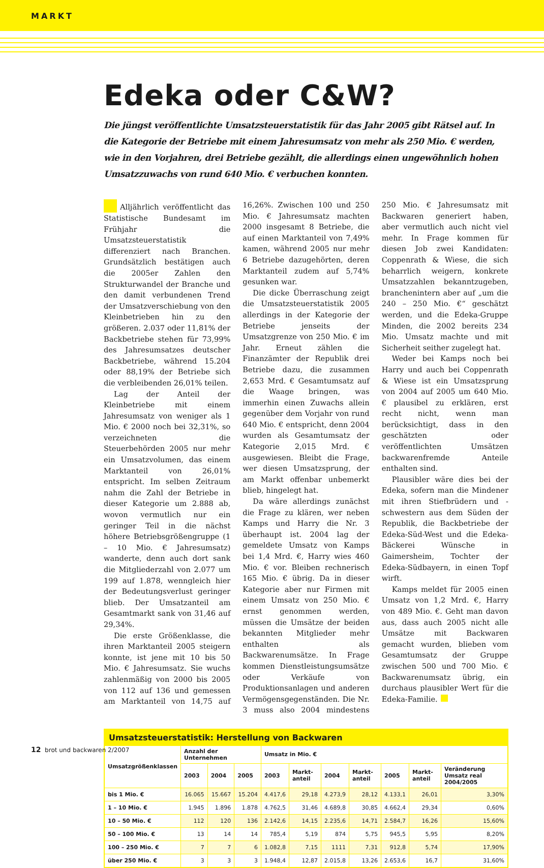MARKT
Edeka oder C&W?
Die jüngst veröffentlichte Umsatzsteuerstatistik für das Jahr 2005 gibt Rätsel auf. In die Kategorie der Betriebe mit einem Jahresumsatz von mehr als 250 Mio. € werden, wie in den Vorjahren, drei Betriebe gezählt, die allerdings einen ungewöhnlich hohen Umsatzzuwachs von rund 640 Mio. € verbuchen konnten.
Alljährlich veröffentlicht das Statistische Bundesamt im Frühjahr die Umsatzsteuerstatistik differenziert nach Branchen. Grundsätzlich bestätigen auch die 2005er Zahlen den Strukturwandel der Branche und den damit verbundenen Trend der Umsatzverschiebung von den Kleinbetrieben hin zu den größeren. 2.037 oder 11,81% der Backbetriebe stehen für 73,99% des Jahresumsatzes deutscher Backbetriebe, während 15.204 oder 88,19% der Betriebe sich die verbleibenden 26,01% teilen.
Lag der Anteil der Kleinbetriebe mit einem Jahresumsatz von weniger als 1 Mio. € 2000 noch bei 32,31%, so verzeichneten die Steuerbehörden 2005 nur mehr ein Umsatzvolumen, das einem Marktanteil von 26,01% entspricht. Im selben Zeitraum nahm die Zahl der Betriebe in dieser Kategorie um 2.888 ab, wovon vermutlich nur ein geringer Teil in die nächst höhere Betriebsgrößengruppe (1 – 10 Mio. € Jahresumsatz) wanderte, denn auch dort sank die Mitgliederzahl von 2.077 um 199 auf 1.878, wenngleich hier der Bedeutungsverlust geringer blieb. Der Umsatzanteil am Gesamtmarkt sank von 31,46 auf 29,34%.
Die erste Größenklasse, die ihren Marktanteil 2005 steigern konnte, ist jene mit 10 bis 50 Mio. € Jahresumsatz. Sie wuchs zahlenmäßig von 2000 bis 2005 von 112 auf 136 und gemessen am Marktanteil von 14,75 auf 16,26%. Zwischen 100 und 250 Mio. € Jahresumsatz machten 2000 insgesamt 8 Betriebe, die auf einen Marktanteil von 7,49% kamen, während 2005 nur mehr 6 Betriebe dazugehörten, deren Marktanteil zudem auf 5,74% gesunken war.
Die dicke Überraschung zeigt die Umsatzsteuerstatistik 2005 allerdings in der Kategorie der Betriebe jenseits der Umsatzgrenze von 250 Mio. € im Jahr. Erneut zählen die Finanzämter der Republik drei Betriebe dazu, die zusammen 2,653 Mrd. € Gesamtumsatz auf die Waage bringen, was immerhin einen Zuwachs allein gegenüber dem Vorjahr von rund 640 Mio. € entspricht, denn 2004 wurden als Gesamtumsatz der Kategorie 2,015 Mrd. € ausgewiesen. Bleibt die Frage, wer diesen Umsatzsprung, der am Markt offenbar unbemerkt blieb, hingelegt hat.
Da wäre allerdings zunächst die Frage zu klären, wer neben Kamps und Harry die Nr. 3 überhaupt ist. 2004 lag der gemeldete Umsatz von Kamps bei 1,4 Mrd. €, Harry wies 460 Mio. € vor. Bleiben rechnerisch 165 Mio. € übrig. Da in dieser Kategorie aber nur Firmen mit einem Umsatz von 250 Mio. € ernst genommen werden, müssen die Umsätze der beiden bekannten Mitglieder mehr enthalten als Backwarenumsätze. In Frage kommen Dienstleistungsumsätze oder Verkäufe von Produktionsanlagen und anderen Vermögensgegenständen. Die Nr. 3 muss also 2004 mindestens 250 Mio. € Jahresumsatz mit Backwaren generiert haben, aber vermutlich auch nicht viel mehr. In Frage kommen für diesen Job zwei Kandidaten: Coppenrath & Wiese, die sich beharrlich weigern, konkrete Umsatzzahlen bekanntzugeben, branchenintern aber auf „um die 240 – 250 Mio. €“ geschätzt werden, und die Edeka-Gruppe Minden, die 2002 bereits 234 Mio. Umsatz machte und mit Sicherheit seither zugelegt hat.
Weder bei Kamps noch bei Harry und auch bei Coppenrath & Wiese ist ein Umsatzsprung von 2004 auf 2005 um 640 Mio. € plausibel zu erklären, erst recht nicht, wenn man berücksichtigt, dass in den geschätzten oder veröffentlichten Umsätzen backwarenfremde Anteile enthalten sind.
Plausibler wäre dies bei der Edeka, sofern man die Mindener mit ihren Stiefbrüdern und -schwestern aus dem Süden der Republik, die Backbetriebe der Edeka-Süd-West und die Edeka-Bäckerei Wünsche in Gaimersheim, Tochter der Edeka-Südbayern, in einen Topf wirft.
Kamps meldet für 2005 einen Umsatz von 1,2 Mrd. €, Harry von 489 Mio. €. Geht man davon aus, dass auch 2005 nicht alle Umsätze mit Backwaren gemacht wurden, blieben vom Gesamtumsatz der Gruppe zwischen 500 und 700 Mio. € Backwarenumsatz übrig, ein durchaus plausibler Wert für die Edeka-Familie.
| Umsatzsteuerstatistik: Herstellung von Backwaren | | | | | | | | | | |
| --- | --- | --- | --- | --- | --- | --- | --- | --- | --- | --- |
| Umsatzgrößenklassen | Anzahl der Unternehmen | | | Umsatz in Mio. € | | | | | | |
| | 2003 | 2004 | 2005 | 2003 | Markt-anteil | 2004 | Markt-anteil | 2005 | Markt-anteil | Veränderung Umsatz real 2004/2005 |
| bis 1 Mio. € | 16.065 | 15.667 | 15.204 | 4.417,6 | 29,18 | 4.273,9 | 28,12 | 4.133,1 | 26,01 | 3,30% |
| 1 – 10 Mio. € | 1.945 | 1.896 | 1.878 | 4.762,5 | 31,46 | 4.689,8 | 30,85 | 4.662,4 | 29,34 | 0,60% |
| 10 – 50 Mio. € | 112 | 120 | 136 | 2.142,6 | 14,15 | 2.235,6 | 14,71 | 2.584,7 | 16,26 | 15,60% |
| 50 – 100 Mio. € | 13 | 14 | 14 | 785,4 | 5,19 | 874 | 5,75 | 945,5 | 5,95 | 8,20% |
| 100 – 250 Mio. € | 7 | 7 | 6 | 1.082,8 | 7,15 | 1111 | 7,31 | 912,8 | 5,74 | 17,90% |
| über 250 Mio. € | 3 | 3 | 3 | 1.948,4 | 12,87 | 2.015,8 | 13,26 | 2.653,6 | 16,7 | 31,60% |
12 brot und backwaren 2/2007